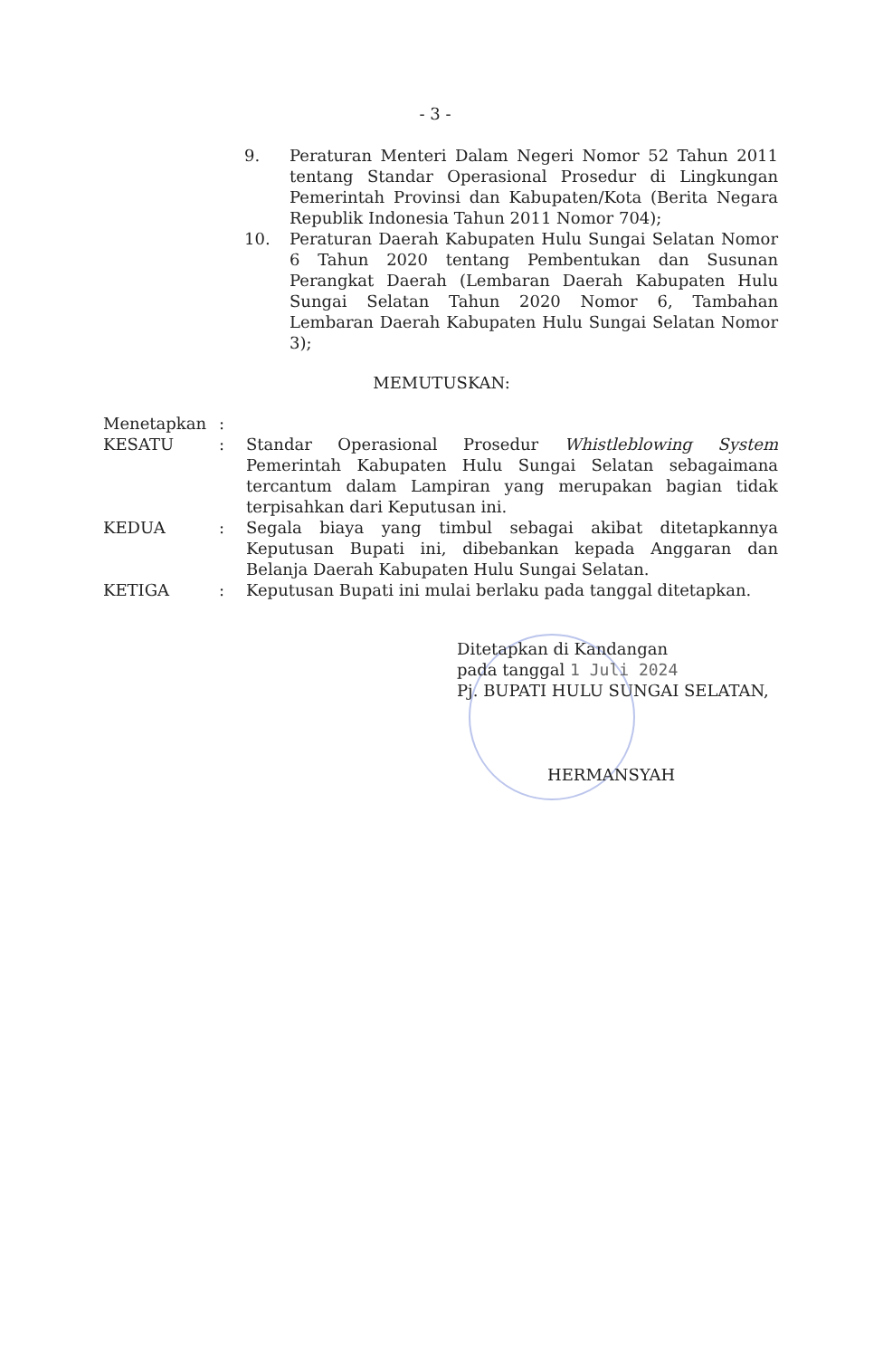- 3 -
9. Peraturan Menteri Dalam Negeri Nomor 52 Tahun 2011 tentang Standar Operasional Prosedur di Lingkungan Pemerintah Provinsi dan Kabupaten/Kota (Berita Negara Republik Indonesia Tahun 2011 Nomor 704);
10. Peraturan Daerah Kabupaten Hulu Sungai Selatan Nomor 6 Tahun 2020 tentang Pembentukan dan Susunan Perangkat Daerah (Lembaran Daerah Kabupaten Hulu Sungai Selatan Tahun 2020 Nomor 6, Tambahan Lembaran Daerah Kabupaten Hulu Sungai Selatan Nomor 3);
MEMUTUSKAN:
Menetapkan :
KESATU : Standar Operasional Prosedur Whistleblowing System Pemerintah Kabupaten Hulu Sungai Selatan sebagaimana tercantum dalam Lampiran yang merupakan bagian tidak terpisahkan dari Keputusan ini.
KEDUA : Segala biaya yang timbul sebagai akibat ditetapkannya Keputusan Bupati ini, dibebankan kepada Anggaran dan Belanja Daerah Kabupaten Hulu Sungai Selatan.
KETIGA : Keputusan Bupati ini mulai berlaku pada tanggal ditetapkan.
Ditetapkan di Kandangan
pada tanggal 1 Juli 2024
Pj. BUPATI HULU SUNGAI SELATAN,
HERMANSYAH